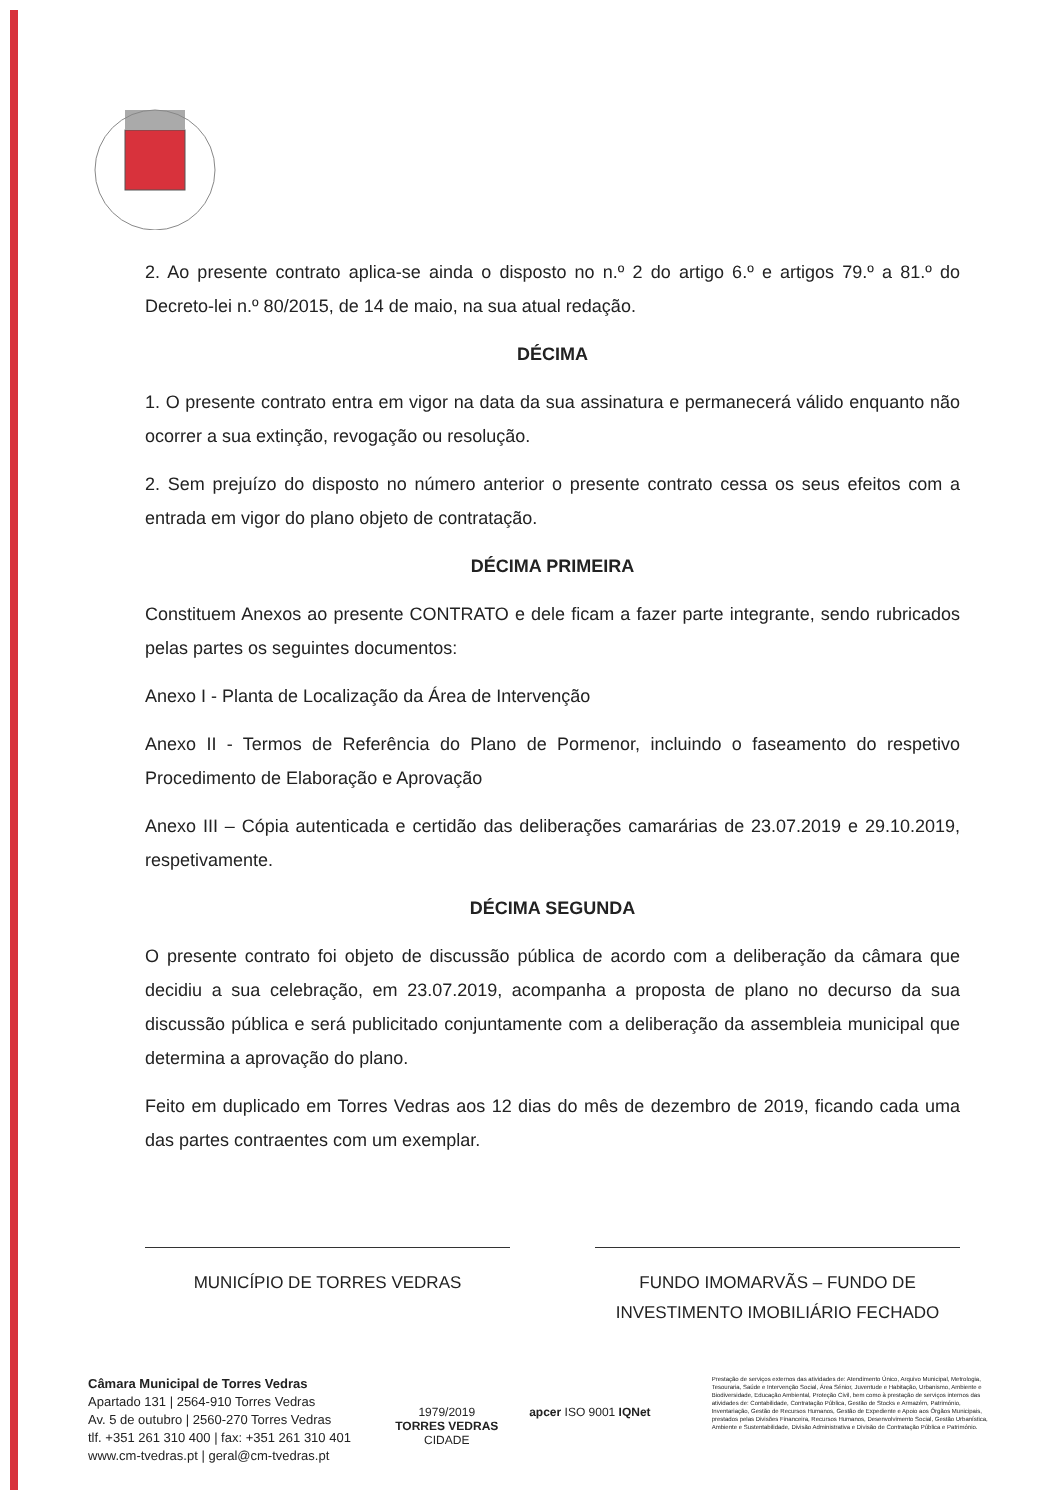2. Ao presente contrato aplica-se ainda o disposto no n.º 2 do artigo 6.º e artigos 79.º a 81.º do Decreto-lei n.º 80/2015, de 14 de maio, na sua atual redação.
DÉCIMA
1. O presente contrato entra em vigor na data da sua assinatura e permanecerá válido enquanto não ocorrer a sua extinção, revogação ou resolução.
2. Sem prejuízo do disposto no número anterior o presente contrato cessa os seus efeitos com a entrada em vigor do plano objeto de contratação.
DÉCIMA PRIMEIRA
Constituem Anexos ao presente CONTRATO e dele ficam a fazer parte integrante, sendo rubricados pelas partes os seguintes documentos:
Anexo I - Planta de Localização da Área de Intervenção
Anexo II - Termos de Referência do Plano de Pormenor, incluindo o faseamento do respetivo Procedimento de Elaboração e Aprovação
Anexo III – Cópia autenticada e certidão das deliberações camarárias de 23.07.2019 e 29.10.2019, respetivamente.
DÉCIMA SEGUNDA
O presente contrato foi objeto de discussão pública de acordo com a deliberação da câmara que decidiu a sua celebração, em 23.07.2019, acompanha a proposta de plano no decurso da sua discussão pública e será publicitado conjuntamente com a deliberação da assembleia municipal que determina a aprovação do plano.
Feito em duplicado em Torres Vedras aos 12 dias do mês de dezembro de 2019, ficando cada uma das partes contraentes com um exemplar.
MUNICÍPIO DE TORRES VEDRAS FUNDO IMOMARVÃS – FUNDO DE INVESTIMENTO IMOBILIÁRIO FECHADO
Câmara Municipal de Torres Vedras
Apartado 131 | 2564-910 Torres Vedras
Av. 5 de outubro | 2560-270 Torres Vedras
tlf. +351 261 310 400 | fax: +351 261 310 401
www.cm-tvedras.pt | geral@cm-tvedras.pt
1979/2019
TORRES VEDRAS
CIDADE
apcer ISO 9001 IQNet
Prestação de serviços externos das atividades de: Atendimento Único, Arquivo Municipal, Metrologia, Tesouraria, Saúde e Intervenção Social, Área Sénior, Juventude e Habitação, Urbanismo, Ambiente e Biodiversidade, Educação Ambiental, Proteção Civil, bem como à prestação de serviços internos das atividades de: Contabilidade, Contratação Pública, Gestão de Stocks e Armazém, Património, Inventariação, Gestão de Recursos Humanos, Gestão de Expediente e Apoio aos Órgãos Municipais, prestados pelas Divisões Financeira, Recursos Humanos, Desenvolvimento Social, Gestão Urbanística, Ambiente e Sustentabilidade, Divisão Administrativa e Divisão de Contratação Pública e Património.